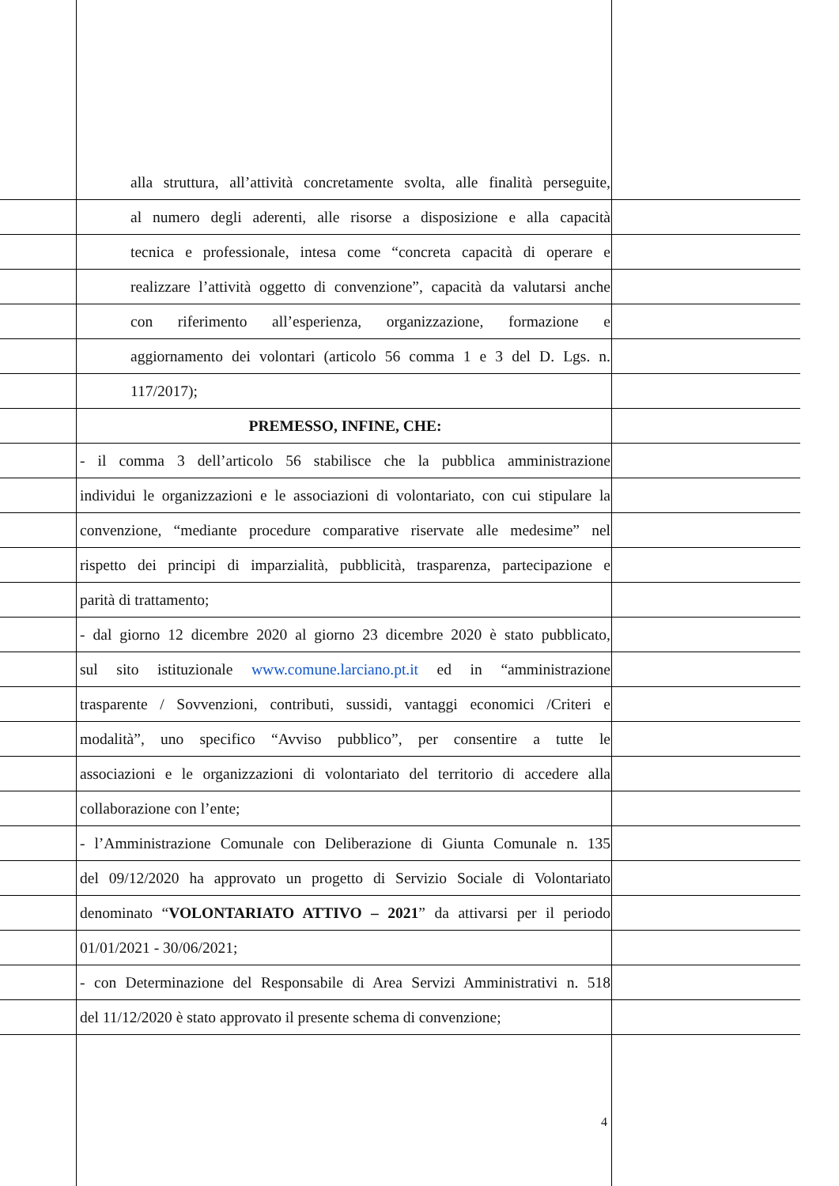alla struttura, all’attività concretamente svolta, alle finalità perseguite,
al numero degli aderenti, alle risorse a disposizione e alla capacità
tecnica e professionale, intesa come “concreta capacità di operare e
realizzare l’attività oggetto di convenzione”, capacità da valutarsi anche
con riferimento all’esperienza, organizzazione, formazione e
aggiornamento dei volontari (articolo 56 comma 1 e 3 del D. Lgs. n.
117/2017);
PREMESSO, INFINE, CHE:
- il comma 3 dell’articolo 56 stabilisce che la pubblica amministrazione
individui le organizzazioni e le associazioni di volontariato, con cui stipulare la
convenzione, “mediante procedure comparative riservate alle medesime” nel
rispetto dei principi di imparzialità, pubblicità, trasparenza, partecipazione e
parità di trattamento;
- dal giorno 12 dicembre 2020 al giorno 23 dicembre 2020 è stato pubblicato,
sul sito istituzionale www.comune.larciano.pt.it ed in “amministrazione
trasparente / Sovvenzioni, contributi, sussidi, vantaggi economici /Criteri e
modalità”, uno specifico “Avviso pubblico”, per consentire a tutte le
associazioni e le organizzazioni di volontariato del territorio di accedere alla
collaborazione con l’ente;
- l’Amministrazione Comunale con Deliberazione di Giunta Comunale n. 135
del 09/12/2020 ha approvato un progetto di Servizio Sociale di Volontariato
denominato “VOLONTARIATO ATTIVO – 2021” da attivarsi per il periodo
01/01/2021 - 30/06/2021;
- con Determinazione del Responsabile di Area Servizi Amministrativi n. 518
del 11/12/2020 è stato approvato il presente schema di convenzione;
4